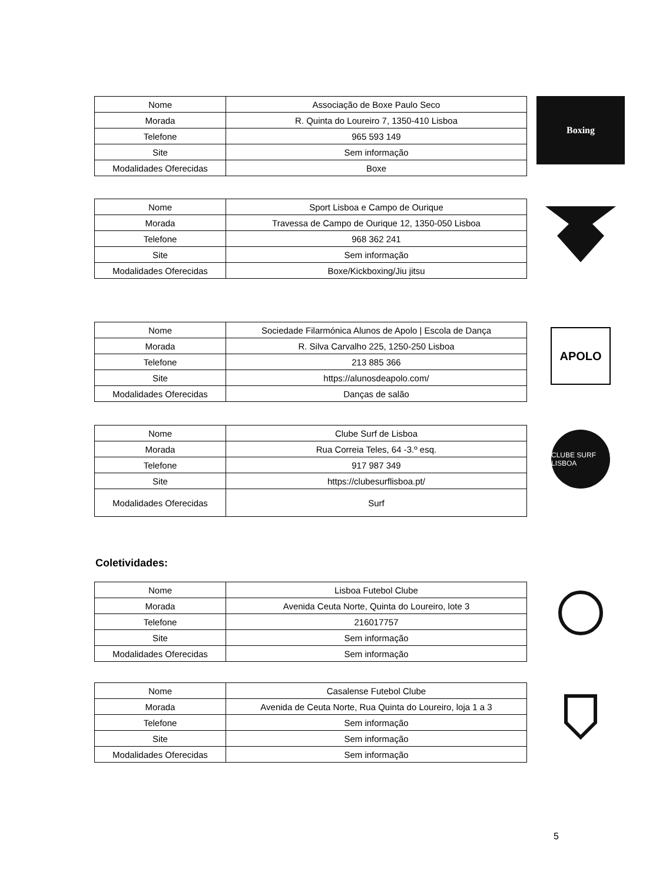| Nome | Associação de Boxe Paulo Seco |
| Morada | R. Quinta do Loureiro 7, 1350-410 Lisboa |
| Telefone | 965 593 149 |
| Site | Sem informação |
| Modalidades Oferecidas | Boxe |
Boxing
| Nome | Sport Lisboa e Campo de Ourique |
| Morada | Travessa de Campo de Ourique 12, 1350-050 Lisboa |
| Telefone | 968 362 241 |
| Site | Sem informação |
| Modalidades Oferecidas | Boxe/Kickboxing/Jiu jitsu |
| Nome | Sociedade Filarmónica Alunos de Apolo / Escola de Dança |
| Morada | R. Silva Carvalho 225, 1250-250 Lisboa |
| Telefone | 213 885 366 |
| Site | https://alunosdeapolo.com/ |
| Modalidades Oferecidas | Danças de salão |
APOLO
| Nome | Clube Surf de Lisboa |
| Morada | Rua Correia Teles, 64 -3.º esq. |
| Telefone | 917 987 349 |
| Site | https://clubesurflisboa.pt/ |
| Modalidades Oferecidas | Surf |
CLUBE SURF LISBOA
Coletividades:
| Nome | Lisboa Futebol Clube |
| Morada | Avenida Ceuta Norte, Quinta do Loureiro, lote 3 |
| Telefone | 216017757 |
| Site | Sem informação |
| Modalidades Oferecidas | Sem informação |
| Nome | Casalense Futebol Clube |
| Morada | Avenida de Ceuta Norte, Rua Quinta do Loureiro, loja 1 a 3 |
| Telefone | Sem informação |
| Site | Sem informação |
| Modalidades Oferecidas | Sem informação |
5